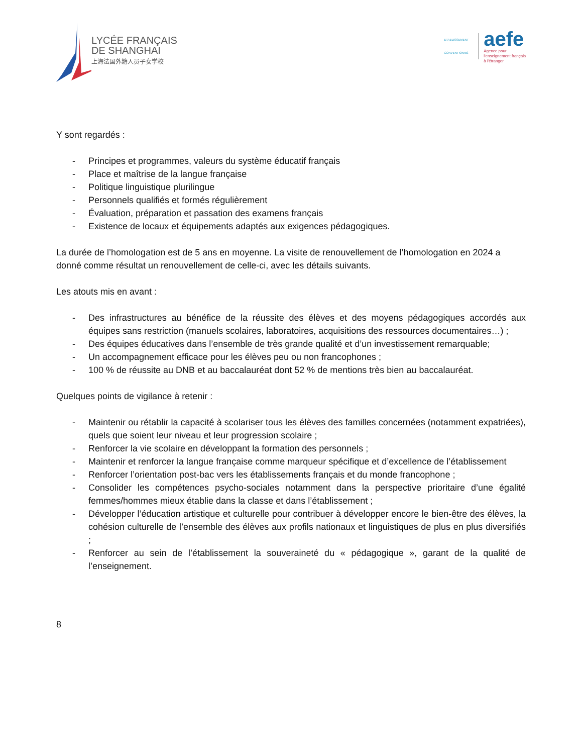LYCÉE FRANÇAIS
DE SHANGHAI
上海法国外籍人员子女学校
ETABLISSEMENT CONVENTIONNÉ
aefe
Agence pour
l'enseignement français
à l'étranger
Y sont regardés :
- Principes et programmes, valeurs du système éducatif français
- Place et maîtrise de la langue française
- Politique linguistique plurilingue
- Personnels qualifiés et formés régulièrement
- Évaluation, préparation et passation des examens français
- Existence de locaux et équipements adaptés aux exigences pédagogiques.
La durée de l’homologation est de 5 ans en moyenne. La visite de renouvellement de l’homologation en 2024 a donné comme résultat un renouvellement de celle-ci, avec les détails suivants.
Les atouts mis en avant :
- Des infrastructures au bénéfice de la réussite des élèves et des moyens pédagogiques accordés aux équipes sans restriction (manuels scolaires, laboratoires, acquisitions des ressources documentaires…) ;
- Des équipes éducatives dans l’ensemble de très grande qualité et d’un investissement remarquable;
- Un accompagnement efficace pour les élèves peu ou non francophones ;
- 100 % de réussite au DNB et au baccalauréat dont 52 % de mentions très bien au baccalauréat.
Quelques points de vigilance à retenir :
- Maintenir ou rétablir la capacité à scolariser tous les élèves des familles concernées (notamment expatriées), quels que soient leur niveau et leur progression scolaire ;
- Renforcer la vie scolaire en développant la formation des personnels ;
- Maintenir et renforcer la langue française comme marqueur spécifique et d’excellence de l’établissement
- Renforcer l’orientation post-bac vers les établissements français et du monde francophone ;
- Consolider les compétences psycho-sociales notamment dans la perspective prioritaire d’une égalité femmes/hommes mieux établie dans la classe et dans l’établissement ;
- Développer l’éducation artistique et culturelle pour contribuer à développer encore le bien-être des élèves, la cohésion culturelle de l’ensemble des élèves aux profils nationaux et linguistiques de plus en plus diversifiés ;
- Renforcer au sein de l’établissement la souveraineté du « pédagogique », garant de la qualité de l’enseignement.
8